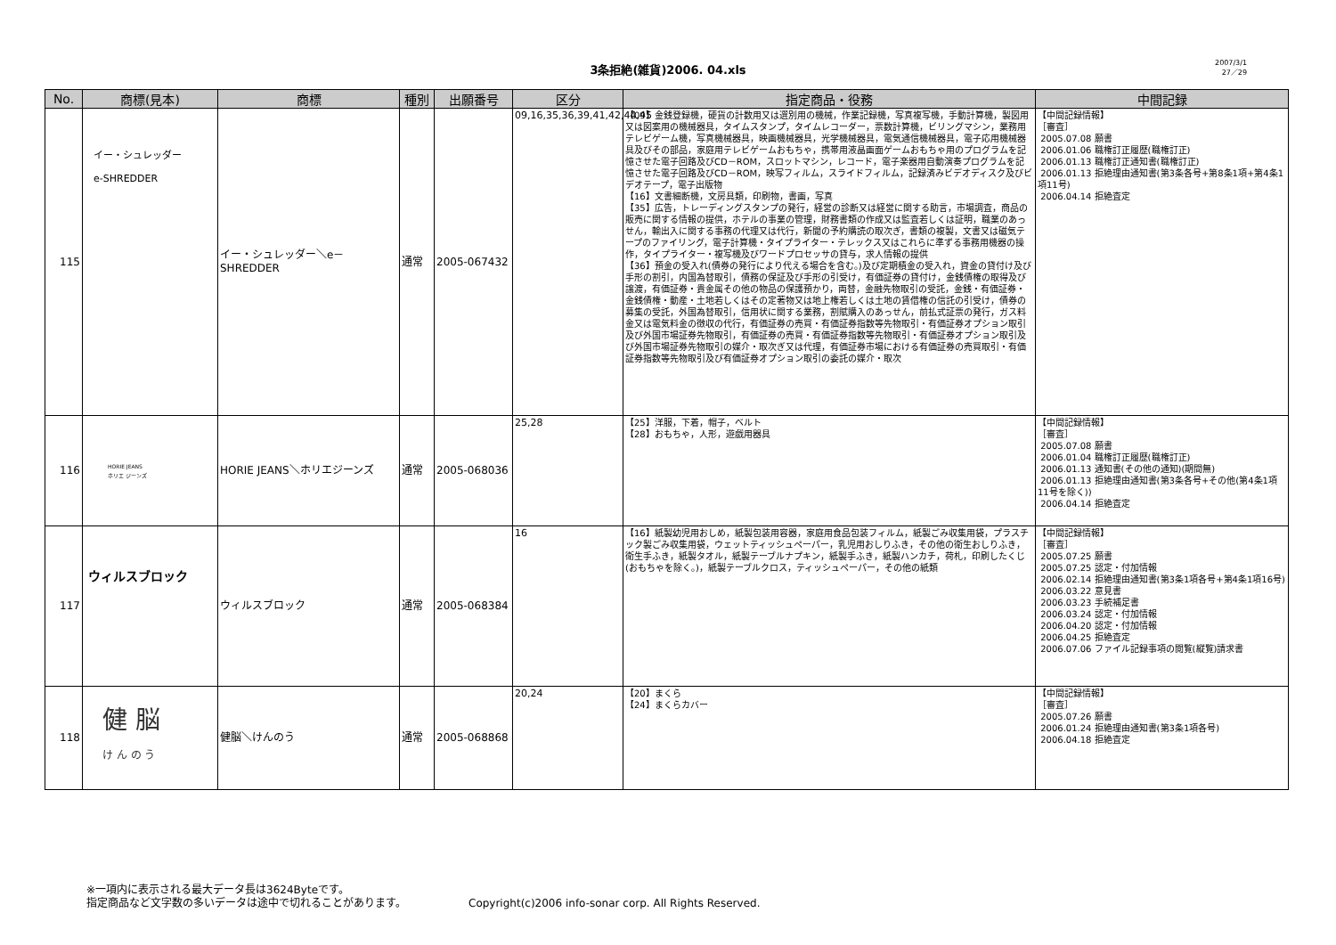3条拒絶(雑貨)2006. 04.xls
2007/3/1
27／29
| No. | 商標(見本) | 商標 | 種別 | 出願番号 | 区分 | 指定商品・役務 | 中間記録 |
| --- | --- | --- | --- | --- | --- | --- | --- |
| 115 | イー・シュレッダー e-SHREDDER | イー・シュレッダー＼e－SHREDDER | 通常 | 2005-067432 | 09,16,35,36,39,41,42,44,45 | 【09】金銭登録機，硬貨の計数用又は選別用の機械，作業記録機，写真複写機，手動計算機，製図用又は図案用の機械器具，タイムスタンプ，タイムレコーダー，票数計算機，ビリングマシン，業務用テレビゲーム機，写真機械器具，映画機械器具，光学機械器具，電気通信機械器具，電子応用機械器具及びその部品，家庭用テレビゲームおもちゃ，携帯用液晶画面ゲームおもちゃ用のプログラムを記憶させた電子回路及びCD－ROM，スロットマシン，レコード，電子楽器用自動演奏プログラムを記憶させた電子回路及びCD－ROM，映写フィルム，スライドフィルム，記録済みビデオディスク及びビデオテープ，電子出版物 【16】文書細断機，文房具類，印刷物，書画，写真 【35】広告，トレーディングスタンプの発行，経営の診断又は経営に関する助言，市場調査，商品の販売に関する情報の提供，ホテルの事業の管理，財務書類の作成又は監査若しくは証明，職業のあっせん，輸出入に関する事務の代理又は代行，新聞の予約購読の取次ぎ，書類の複製，文書又は磁気テープのファイリング，電子計算機・タイプライター・テレックス又はこれらに準ずる事務用機器の操作，タイプライター・複写機及びワードプロセッサの貸与，求人情報の提供 【36】預金の受入れ(債券の発行により代える場合を含む。)及び定期積金の受入れ，資金の貸付け及び手形の割引，内国為替取引，債務の保証及び手形の引受け，有価証券の貸付け，金銭債権の取得及び譲渡，有価証券・貴金属その他の物品の保護預かり，両替，金融先物取引の受託，金銭・有価証券・金銭債権・動産・土地若しくはその定著物又は地上権若しくは土地の賃借権の信託の引受け，債券の募集の受託，外国為替取引，信用状に関する業務，割賦購入のあっせん，前払式証票の発行，ガス料金又は電気料金の徴収の代行，有価証券の売買・有価証券指数等先物取引・有価証券オプション取引及び外国市場証券先物取引，有価証券の売買・有価証券指数等先物取引・有価証券オプション取引及び外国市場証券先物取引の媒介・取次ぎ又は代理，有価証券市場における有価証券の売買取引・有価証券指数等先物取引及び有価証券オプション取引の委託の媒介・取次 | 【中間記録情報】 ［審査］ 2005.07.08 願書 2006.01.06 職権訂正履歴(職権訂正) 2006.01.13 職権訂正通知書(職権訂正) 2006.01.13 拒絶理由通知書(第3条各号+第8条1項+第4条1項11号) 2006.04.14 拒絶査定 |
| 116 | HORIE JEANS ホリエ ジーンズ | HORIE JEANS＼ホリエジーンズ | 通常 | 2005-068036 | 25,28 | 【25】洋服，下着，帽子，ベルト 【28】おもちゃ，人形，遊戯用器具 | 【中間記録情報】 ［審査］ 2005.07.08 願書 2006.01.04 職権訂正履歴(職権訂正) 2006.01.13 通知書(その他の通知)(期間無) 2006.01.13 拒絶理由通知書(第3条各号+その他(第4条1項11号を除く)) 2006.04.14 拒絶査定 |
| 117 | ウィルスブロック | ウィルスブロック | 通常 | 2005-068384 | 16 | 【16】紙製幼児用おしめ，紙製包装用容器，家庭用食品包装フィルム，紙製ごみ収集用袋，プラスチック製ごみ収集用袋，ウェットティッシュペーパー，乳児用おしりふき，その他の衛生おしりふき，衛生手ふき，紙製タオル，紙製テーブルナプキン，紙製手ふき，紙製ハンカチ，荷札，印刷したくじ(おもちゃを除く。)，紙製テーブルクロス，ティッシュペーパー，その他の紙類 | 【中間記録情報】 ［審査］ 2005.07.25 願書 2005.07.25 認定・付加情報 2006.02.14 拒絶理由通知書(第3条1項各号+第4条1項16号) 2006.03.22 意見書 2006.03.23 手続補足書 2006.03.24 認定・付加情報 2006.04.20 認定・付加情報 2006.04.25 拒絶査定 2006.07.06 ファイル記録事項の閲覧(縦覧)請求書 |
| 118 | 健 脳 け ん の う | 健脳＼けんのう | 通常 | 2005-068868 | 20,24 | 【20】まくら 【24】まくらカバー | 【中間記録情報】 ［審査］ 2005.07.26 願書 2006.01.24 拒絶理由通知書(第3条1項各号) 2006.04.18 拒絶査定 |
※一項内に表示される最大データ長は3624Byteです。
指定商品など文字数の多いデータは途中で切れることがあります。 Copyright(c)2006 info-sonar corp. All Rights Reserved.